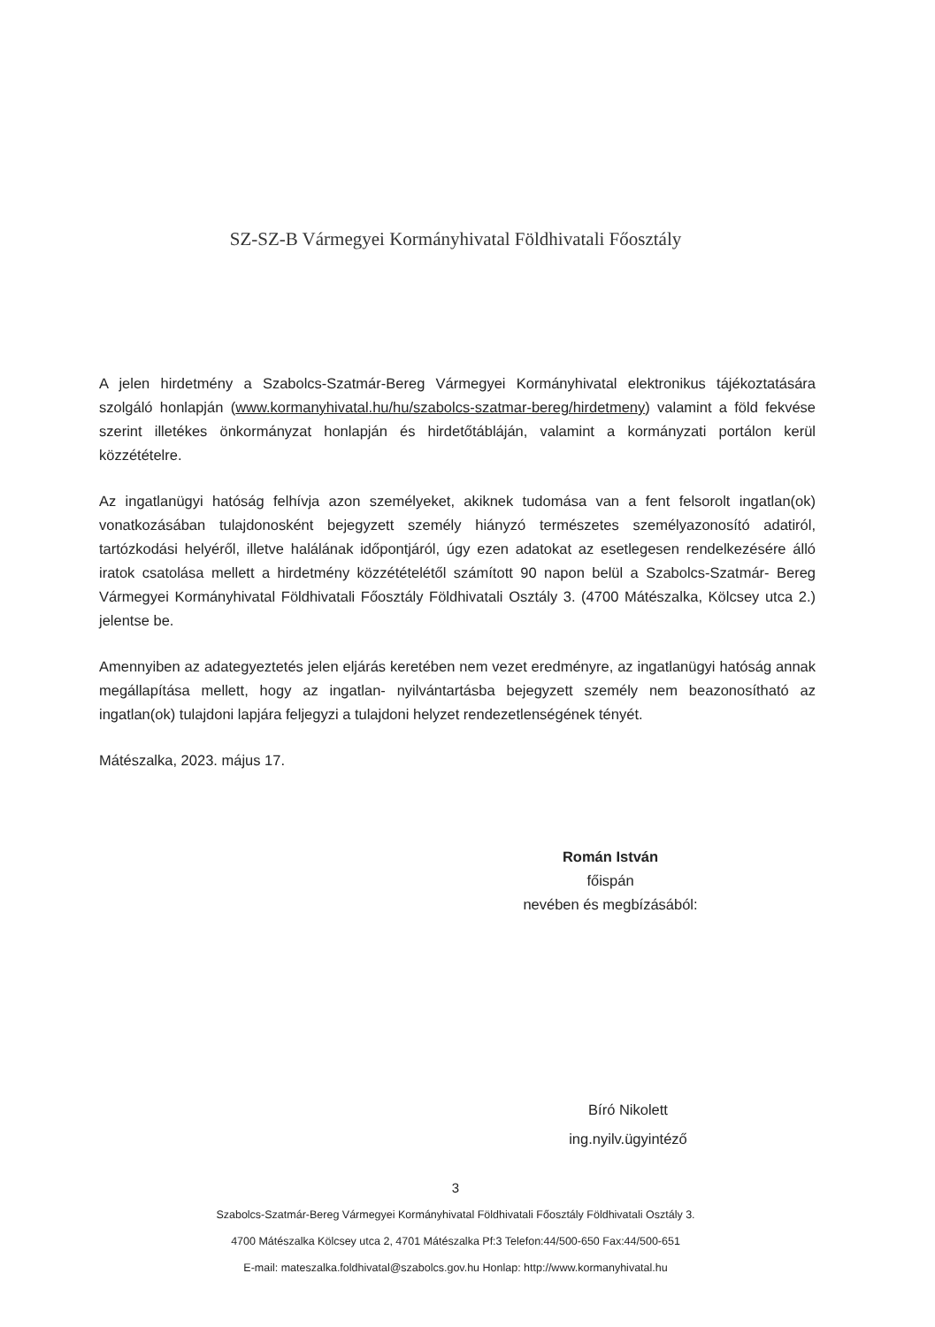SZ-SZ-B Vármegyei Kormányhivatal Földhivatali Főosztály
A jelen hirdetmény a Szabolcs-Szatmár-Bereg Vármegyei Kormányhivatal elektronikus tájékoztatására szolgáló honlapján (www.kormanyhivatal.hu/hu/szabolcs-szatmar-bereg/hirdetmeny) valamint a föld fekvése szerint illetékes önkormányzat honlapján és hirdetőtábláján, valamint a kormányzati portálon kerül közzétételre.
Az ingatlanügyi hatóság felhívja azon személyeket, akiknek tudomása van a fent felsorolt ingatlan(ok) vonatkozásában tulajdonosként bejegyzett személy hiányzó természetes személyazonosító adatiról, tartózkodási helyéről, illetve halálának időpontjáról, úgy ezen adatokat az esetlegesen rendelkezésére álló iratok csatolása mellett a hirdetmény közzétételétől számított 90 napon belül a Szabolcs-Szatmár- Bereg Vármegyei Kormányhivatal Földhivatali Főosztály Földhivatali Osztály 3. (4700 Mátészalka, Kölcsey utca 2.) jelentse be.
Amennyiben az adategyeztetés jelen eljárás keretében nem vezet eredményre, az ingatlanügyi hatóság annak megállapítása mellett, hogy az ingatlan- nyilvántartásba bejegyzett személy nem beazonosítható az ingatlan(ok) tulajdoni lapjára feljegyzi a tulajdoni helyzet rendezetlenségének tényét.
Mátészalka, 2023. május 17.
Román István
főispán
nevében és megbízásából:
Bíró Nikolett
ing.nyilv.ügyintéző
3
Szabolcs-Szatmár-Bereg Vármegyei Kormányhivatal Földhivatali Főosztály Földhivatali Osztály 3.
4700 Mátészalka Kölcsey utca 2, 4701 Mátészalka Pf:3 Telefon:44/500-650 Fax:44/500-651
E-mail: mateszalka.foldhivatal@szabolcs.gov.hu Honlap: http://www.kormanyhivatal.hu